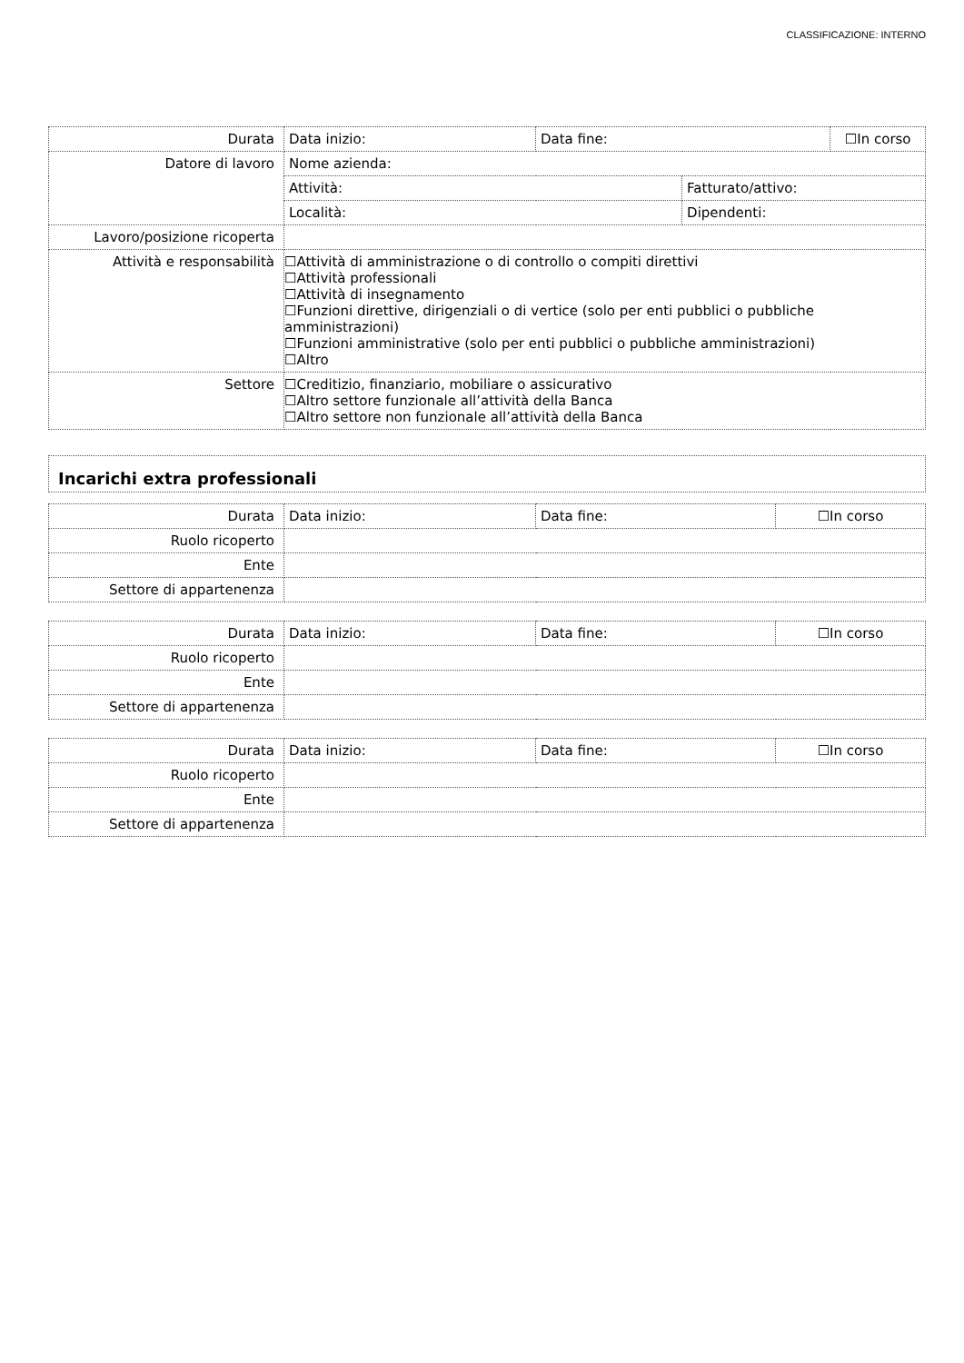CLASSIFICAZIONE: INTERNO
| Durata | Data inizio: | Data fine: | | ☐In corso |
| Datore di lavoro | Nome azienda: | | | |
| | Attività: | | Fatturato/attivo: | |
| | Località: | | Dipendenti: | |
| Lavoro/posizione ricoperta | | | | |
| Attività e responsabilità | ☐Attività di amministrazione o di controllo o compiti direttivi ☐Attività professionali ☐Attività di insegnamento ☐Funzioni direttive, dirigenziali o di vertice (solo per enti pubblici o pubbliche amministrazioni) ☐Funzioni amministrative (solo per enti pubblici o pubbliche amministrazioni) ☐Altro | | | |
| Settore | ☐Creditizio, finanziario, mobiliare o assicurativo ☐Altro settore funzionale all’attività della Banca ☐Altro settore non funzionale all’attività della Banca | | | |
Incarichi extra professionali
| Durata | Data inizio: | Data fine: | ☐In corso |
| Ruolo ricoperto | | | |
| Ente | | | |
| Settore di appartenenza | | | |
| Durata | Data inizio: | Data fine: | ☐In corso |
| Ruolo ricoperto | | | |
| Ente | | | |
| Settore di appartenenza | | | |
| Durata | Data inizio: | Data fine: | ☐In corso |
| Ruolo ricoperto | | | |
| Ente | | | |
| Settore di appartenenza | | | |